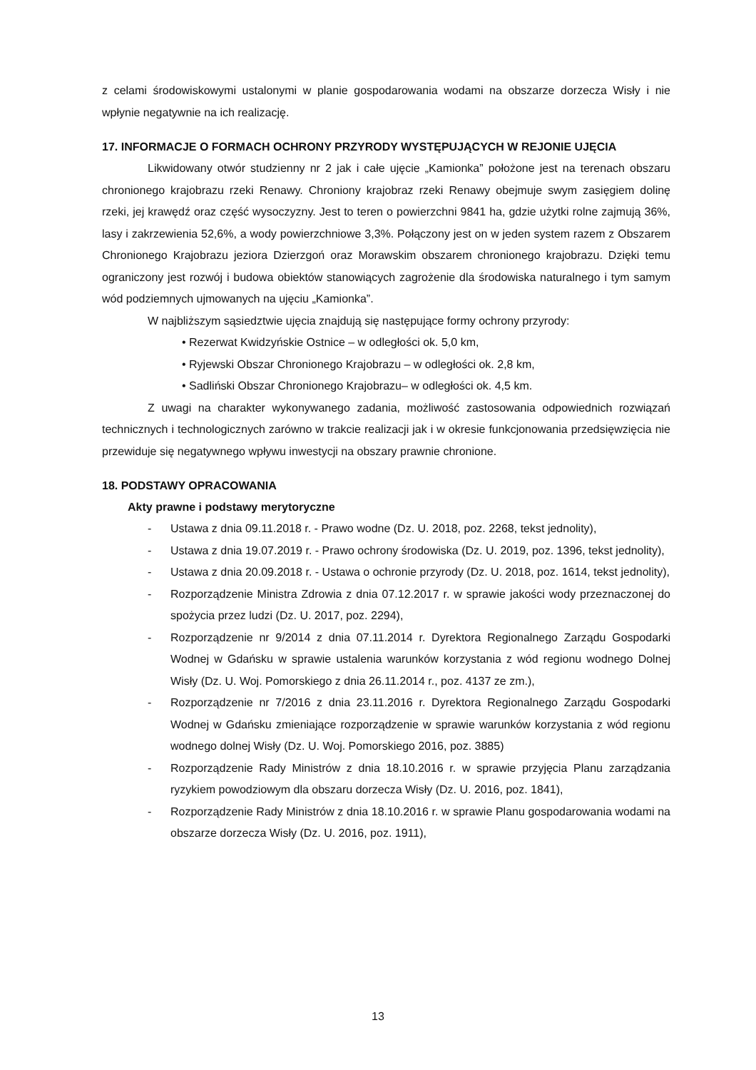z celami środowiskowymi ustalonymi w planie gospodarowania wodami na obszarze dorzecza Wisły i nie wpłynie negatywnie na ich realizację.
17. INFORMACJE O FORMACH OCHRONY PRZYRODY WYSTĘPUJĄCYCH W REJONIE UJĘCIA
Likwidowany otwór studzienny nr 2 jak i całe ujęcie „Kamionka” położone jest na terenach obszaru chronionego krajobrazu rzeki Renawy. Chroniony krajobraz rzeki Renawy obejmuje swym zasięgiem dolinę rzeki, jej krawędź oraz część wysoczyzny. Jest to teren o powierzchni 9841 ha, gdzie użytki rolne zajmują 36%, lasy i zakrzewienia 52,6%, a wody powierzchniowe 3,3%. Połączony jest on w jeden system razem z Obszarem Chronionego Krajobrazu jeziora Dzierzgoń oraz Morawskim obszarem chronionego krajobrazu. Dzięki temu ograniczony jest rozwój i budowa obiektów stanowiących zagrożenie dla środowiska naturalnego i tym samym wód podziemnych ujmowanych na ujęciu „Kamionka”.
W najbliższym sąsiedztwie ujęcia znajdują się następujące formy ochrony przyrody:
• Rezerwat Kwidzyńskie Ostnice – w odległości ok. 5,0 km,
• Ryjewski Obszar Chronionego Krajobrazu – w odległości ok. 2,8 km,
• Sadliński Obszar Chronionego Krajobrazu– w odległości ok. 4,5 km.
Z uwagi na charakter wykonywanego zadania, możliwość zastosowania odpowiednich rozwiązań technicznych i technologicznych zarówno w trakcie realizacji jak i w okresie funkcjonowania przedsięwzięcia nie przewiduje się negatywnego wpływu inwestycji na obszary prawnie chronione.
18. PODSTAWY OPRACOWANIA
Akty prawne i podstawy merytoryczne
- Ustawa z dnia 09.11.2018 r. - Prawo wodne (Dz. U. 2018, poz. 2268, tekst jednolity),
- Ustawa z dnia 19.07.2019 r. - Prawo ochrony środowiska (Dz. U. 2019, poz. 1396, tekst jednolity),
- Ustawa z dnia 20.09.2018 r. - Ustawa o ochronie przyrody (Dz. U. 2018, poz. 1614, tekst jednolity),
- Rozporządzenie Ministra Zdrowia z dnia 07.12.2017 r. w sprawie jakości wody przeznaczonej do spożycia przez ludzi (Dz. U. 2017, poz. 2294),
- Rozporządzenie nr 9/2014 z dnia 07.11.2014 r. Dyrektora Regionalnego Zarządu Gospodarki Wodnej w Gdańsku w sprawie ustalenia warunków korzystania z wód regionu wodnego Dolnej Wisły (Dz. U. Woj. Pomorskiego z dnia 26.11.2014 r., poz. 4137 ze zm.),
- Rozporządzenie nr 7/2016 z dnia 23.11.2016 r. Dyrektora Regionalnego Zarządu Gospodarki Wodnej w Gdańsku zmieniające rozporządzenie w sprawie warunków korzystania z wód regionu wodnego dolnej Wisły (Dz. U. Woj. Pomorskiego 2016, poz. 3885)
- Rozporządzenie Rady Ministrów z dnia 18.10.2016 r. w sprawie przyjęcia Planu zarządzania ryzykiem powodziowym dla obszaru dorzecza Wisły (Dz. U. 2016, poz. 1841),
- Rozporządzenie Rady Ministrów z dnia 18.10.2016 r. w sprawie Planu gospodarowania wodami na obszarze dorzecza Wisły (Dz. U. 2016, poz. 1911),
13